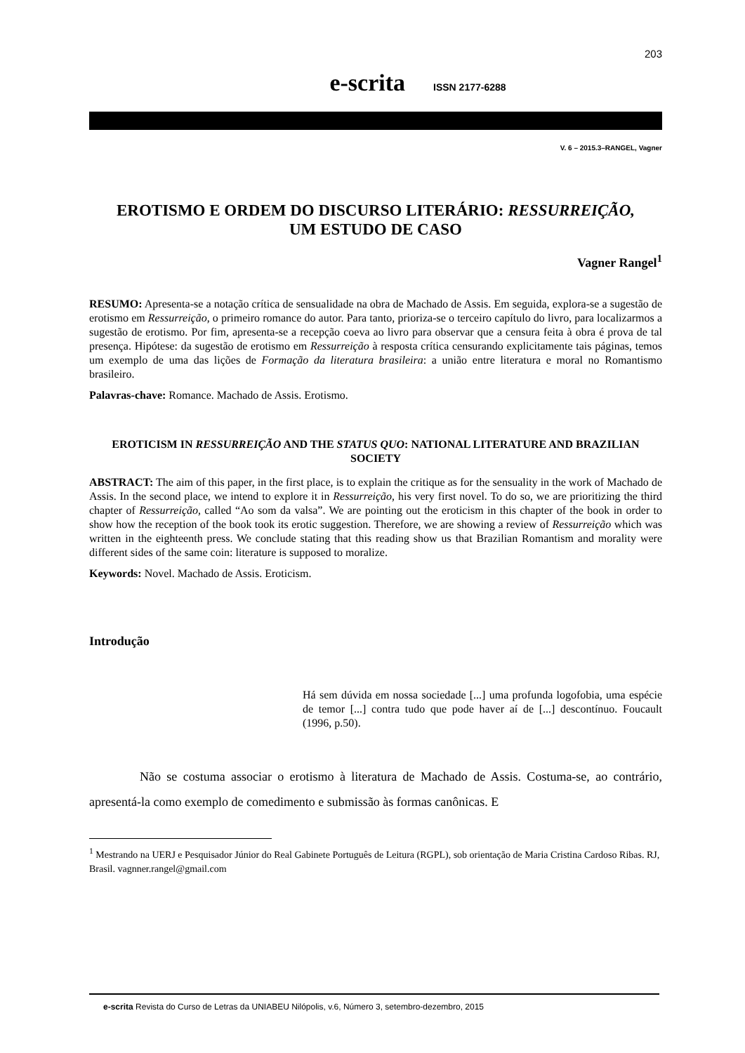203
e-scrita ISSN 2177-6288
V. 6 – 2015.3–RANGEL, Vagner
EROTISMO E ORDEM DO DISCURSO LITERÁRIO: RESSURREIÇÃO,
UM ESTUDO DE CASO
Vagner Rangel<sup>1</sup>
RESUMO: Apresenta-se a notação crítica de sensualidade na obra de Machado de Assis. Em seguida, explora-se a sugestão de erotismo em Ressurreição, o primeiro romance do autor. Para tanto, prioriza-se o terceiro capítulo do livro, para localizarmos a sugestão de erotismo. Por fim, apresenta-se a recepção coeva ao livro para observar que a censura feita à obra é prova de tal presença. Hipótese: da sugestão de erotismo em Ressurreição à resposta crítica censurando explicitamente tais páginas, temos um exemplo de uma das lições de Formação da literatura brasileira: a união entre literatura e moral no Romantismo brasileiro.
Palavras-chave: Romance. Machado de Assis. Erotismo.
EROTICISM IN RESSURREIÇÃO AND THE STATUS QUO: NATIONAL LITERATURE AND BRAZILIAN SOCIETY
ABSTRACT: The aim of this paper, in the first place, is to explain the critique as for the sensuality in the work of Machado de Assis. In the second place, we intend to explore it in Ressurreição, his very first novel. To do so, we are prioritizing the third chapter of Ressurreição, called “Ao som da valsa”. We are pointing out the eroticism in this chapter of the book in order to show how the reception of the book took its erotic suggestion. Therefore, we are showing a review of Ressurreição which was written in the eighteenth press. We conclude stating that this reading show us that Brazilian Romantism and morality were different sides of the same coin: literature is supposed to moralize.
Keywords: Novel. Machado de Assis. Eroticism.
Introdução
Há sem dúvida em nossa sociedade [...] uma profunda logofobia, uma espécie de temor [...] contra tudo que pode haver aí de [...] descontínuo. Foucault (1996, p.50).
Não se costuma associar o erotismo à literatura de Machado de Assis. Costuma-se, ao contrário, apresentá-la como exemplo de comedimento e submissão às formas canônicas. E
<sup>1</sup> Mestrando na UERJ e Pesquisador Júnior do Real Gabinete Português de Leitura (RGPL), sob orientação de Maria Cristina Cardoso Ribas. RJ, Brasil. vagnner.rangel@gmail.com
e-scrita Revista do Curso de Letras da UNIABEU Nilópolis, v.6, Número 3, setembro-dezembro, 2015